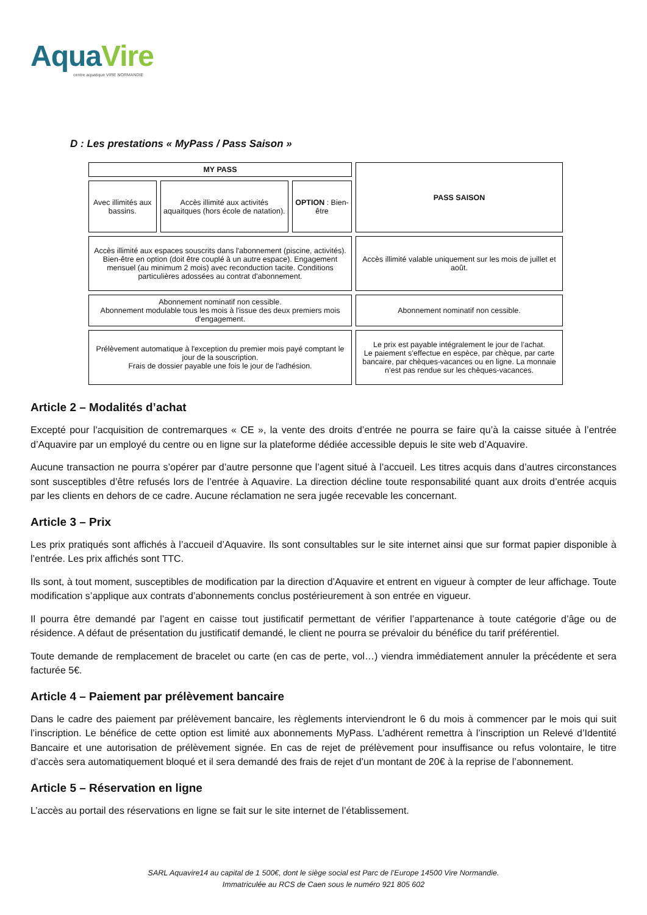AquaVire
centre aquatique VIRE NORMANDIE
D : Les prestations « MyPass / Pass Saison »
| MY PASS | | | PASS SAISON |
| Avec illimités aux bassins. | Accès illimité aux activités aquaitques (hors école de natation). | OPTION : Bien-être | |
| Accès illimité aux espaces souscrits dans l'abonnement (piscine, activités). Bien-être en option (doit être couplé à un autre espace). Engagement mensuel (au minimum 2 mois) avec reconduction tacite. Conditions particulières adossées au contrat d'abonnement. | | | Accès illimité valable uniquement sur les mois de juillet et août. |
| Abonnement nominatif non cessible. Abonnement modulable tous les mois à l'issue des deux premiers mois d'engagement. | | | Abonnement nominatif non cessible. |
| Prélèvement automatique à l'exception du premier mois payé comptant le jour de la souscription. Frais de dossier payable une fois le jour de l'adhésion. | | | Le prix est payable intégralement le jour de l’achat. Le paiement s’effectue en espèce, par chèque, par carte bancaire, par chèques-vacances ou en ligne. La monnaie n’est pas rendue sur les chèques-vacances. |
Article 2 – Modalités d’achat
Excepté pour l’acquisition de contremarques « CE », la vente des droits d’entrée ne pourra se faire qu’à la caisse située à l’entrée d’Aquavire par un employé du centre ou en ligne sur la plateforme dédiée accessible depuis le site web d’Aquavire.
Aucune transaction ne pourra s’opérer par d’autre personne que l’agent situé à l’accueil. Les titres acquis dans d’autres circonstances sont susceptibles d’être refusés lors de l’entrée à Aquavire. La direction décline toute responsabilité quant aux droits d’entrée acquis par les clients en dehors de ce cadre. Aucune réclamation ne sera jugée recevable les concernant.
Article 3 – Prix
Les prix pratiqués sont affichés à l’accueil d’Aquavire. Ils sont consultables sur le site internet ainsi que sur format papier disponible à l’entrée. Les prix affichés sont TTC.
Ils sont, à tout moment, susceptibles de modification par la direction d’Aquavire et entrent en vigueur à compter de leur affichage. Toute modification s’applique aux contrats d’abonnements conclus postérieurement à son entrée en vigueur.
Il pourra être demandé par l’agent en caisse tout justificatif permettant de vérifier l’appartenance à toute catégorie d’âge ou de résidence. A défaut de présentation du justificatif demandé, le client ne pourra se prévaloir du bénéfice du tarif préférentiel.
Toute demande de remplacement de bracelet ou carte (en cas de perte, vol…) viendra immédiatement annuler la précédente et sera facturée 5€.
Article 4 – Paiement par prélèvement bancaire
Dans le cadre des paiement par prélèvement bancaire, les règlements interviendront le 6 du mois à commencer par le mois qui suit l’inscription. Le bénéfice de cette option est limité aux abonnements MyPass. L’adhérent remettra à l’inscription un Relevé d’Identité Bancaire et une autorisation de prélèvement signée. En cas de rejet de prélèvement pour insuffisance ou refus volontaire, le titre d’accès sera automatiquement bloqué et il sera demandé des frais de rejet d’un montant de 20€ à la reprise de l’abonnement.
Article 5 – Réservation en ligne
L’accès au portail des réservations en ligne se fait sur le site internet de l’établissement.
SARL Aquavire14 au capital de 1 500€, dont le siège social est Parc de l’Europe 14500 Vire Normandie.
Immatriculée au RCS de Caen sous le numéro 921 805 602